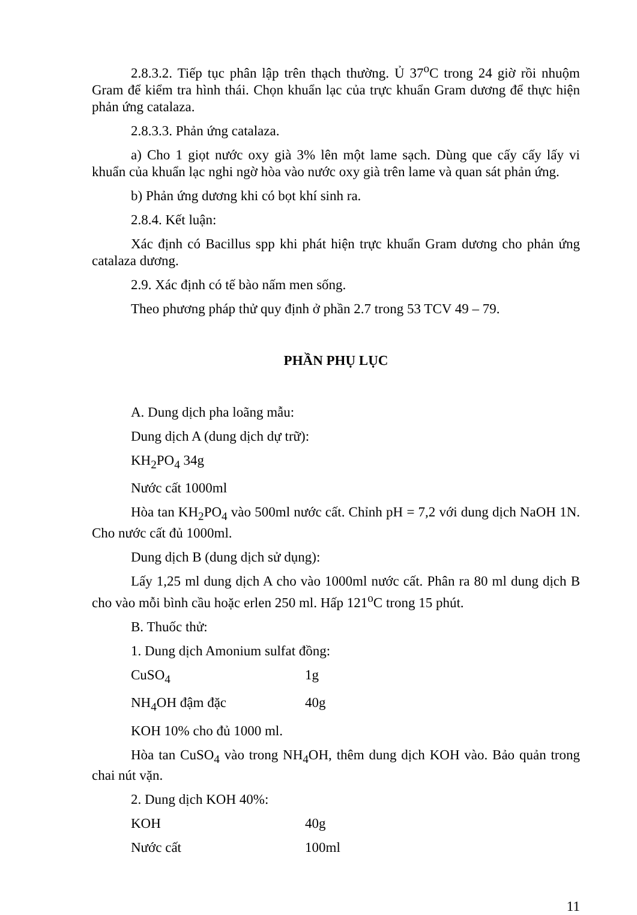2.8.3.2. Tiếp tục phân lập trên thạch thường. Ủ 37<sup>o</sup>C trong 24 giờ rồi nhuộm Gram để kiểm tra hình thái. Chọn khuẩn lạc của trực khuẩn Gram dương để thực hiện phản ứng catalaza.
2.8.3.3. Phản ứng catalaza.
a) Cho 1 giọt nước oxy già 3% lên một lame sạch. Dùng que cấy cấy lấy vi khuẩn của khuẩn lạc nghi ngờ hòa vào nước oxy già trên lame và quan sát phản ứng.
b) Phản ứng dương khi có bọt khí sinh ra.
2.8.4. Kết luận:
Xác định có Bacillus spp khi phát hiện trực khuẩn Gram dương cho phản ứng catalaza dương.
2.9. Xác định có tế bào nấm men sống.
Theo phương pháp thử quy định ở phần 2.7 trong 53 TCV 49 – 79.
PHẦN PHỤ LỤC
A. Dung dịch pha loãng mẫu:
Dung dịch A (dung dịch dự trữ):
KH<sub>2</sub>PO<sub>4</sub> 34g
Nước cất 1000ml
Hòa tan KH<sub>2</sub>PO<sub>4</sub> vào 500ml nước cất. Chỉnh pH = 7,2 với dung dịch NaOH 1N. Cho nước cất đủ 1000ml.
Dung dịch B (dung dịch sử dụng):
Lấy 1,25 ml dung dịch A cho vào 1000ml nước cất. Phân ra 80 ml dung dịch B cho vào mỗi bình cầu hoặc erlen 250 ml. Hấp 121<sup>o</sup>C trong 15 phút.
B. Thuốc thử:
1. Dung dịch Amonium sulfat đồng:
CuSO<sub>4</sub> 1g
NH<sub>4</sub>OH đậm đặc 40g
KOH 10% cho đủ 1000 ml.
Hòa tan CuSO<sub>4</sub> vào trong NH<sub>4</sub>OH, thêm dung dịch KOH vào. Bảo quản trong chai nút vặn.
2. Dung dịch KOH 40%:
KOH 40g
Nước cất 100ml
11